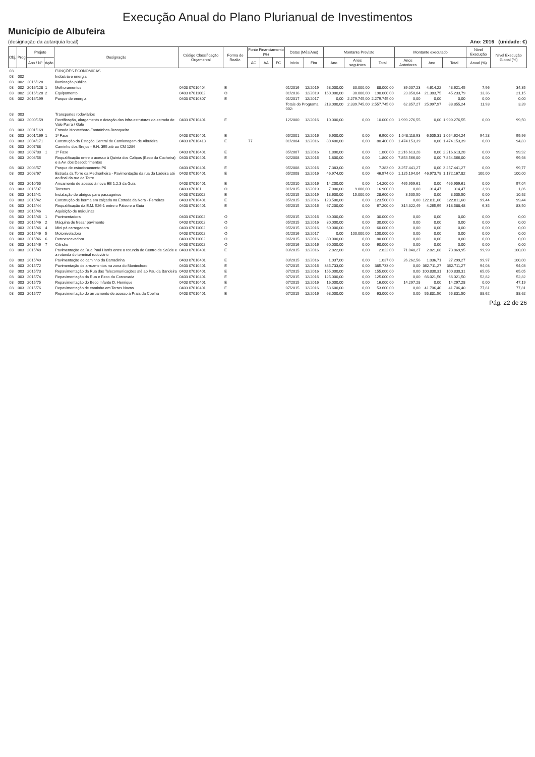Execução Anual do Plano Plurianual de Investimentos
Município de Albufeira
(designação da autarquia local) Ano: 2016 (unidade: €)
| Obj. | Prog | Projeto | | Designação | Código Classificação Orçamental | Forma de Realiz. | Fonte Financiamento (%) | | | Datas (Mês/Ano) | | Montante Previsto | | | Montante executado | | | Nível Execução | Nível Execução Global (%) |
| --- | --- | --- | --- | --- | --- | --- | --- | --- | --- | --- | --- | --- | --- | --- | --- | --- | --- | --- | --- |
| | | Ano / Nº | Ação | | | | AC | AA | FC | Início | Fim | Ano | Anos seguintes | Total | Anos Anteriores | Ano | Total | Anual (%) | |
| 03 | | | | FUNÇÕES ECONÓMICAS | | | | | | | | | | | | | | | |
| 03 | 002 | | | Indústria e energia | | | | | | | | | | | | | | | |
| 03 | 002 | 2016/128 | | Iluminação pública | | | | | | | | | | | | | | | |
| 03 | 002 | 2016/128 | 1 | Melhoramentos | 0403 07010404 | E | | | | 01/2016 | 12/2019 | 58.000,00 | 30.000,00 | 88.000,00 | 39.007,23 | 4.614,22 | 43.621,45 | 7,96 | 34,35 |
| 03 | 002 | 2016/128 | 2 | Equipamento | 0403 07011002 | O | | | | 01/2016 | 12/2019 | 160.000,00 | 30.000,00 | 190.000,00 | 23.850,04 | 21.383,75 | 45.233,79 | 13,36 | 21,15 |
| 03 | 002 | 2016/199 | | Parque de energia | 0403 07010307 | E | | | | 01/2017 | 12/2017 | 0,00 | 2.279.745,00 | 2.279.745,00 | 0,00 | 0,00 | 0,00 | 0,00 | 0,00 |
| | | | | | | | | | | Totais do Programa 002: | | 218.000,00 | 2.339.745,00 | 2.557.745,00 | 62.857,27 | 25.997,97 | 88.855,24 | 11,93 | 3,39 |
| 03 | 003 | | | Transportes rodoviários | | | | | | | | | | | | | | | |
| 03 | 003 | 2000/159 | | Rectificação, alargamento e dotação das infra-estruturas da estrada de Vale Parra / Galé | 0403 07010401 | E | | | | 12/2000 | 12/2016 | 10.000,00 | 0,00 | 10.000,00 | 1.999.276,55 | 0,00 | 1.999.276,55 | 0,00 | 99,50 |
| 03 | 003 | 2001/169 | | Estrada Montechoro-Fontaínhas-Branqueira | | | | | | | | | | | | | | | |
| 03 | 003 | 2001/169 | 1 | 1ª Fase | 0403 07010401 | E | | | | 05/2001 | 12/2016 | 6.900,00 | 0,00 | 6.900,00 | 1.048.118,93 | 6.505,31 | 1.054.624,24 | 94,28 | 99,96 |
| 03 | 003 | 2004/171 | | Construção da Estação Central de Camionagem de Albufeira | 0403 07010413 | E | 77 | | | 01/2004 | 12/2016 | 80.400,00 | 0,00 | 80.400,00 | 1.474.153,39 | 0,00 | 1.474.153,39 | 0,00 | 94,83 |
| 03 | 003 | 2007/88 | | Caminho dos Brejos - E.N. 395 até ao CM 1286 | | | | | | | | | | | | | | | |
| 03 | 003 | 2007/88 | 1 | 1ª Fase | 0403 07010401 | E | | | | 05/2007 | 12/2016 | 1.800,00 | 0,00 | 1.800,00 | 2.216.613,28 | 0,00 | 2.216.613,28 | 0,00 | 99,92 |
| 03 | 003 | 2008/56 | | Requalificação entre o acesso à Quinta dos Caliços (Beco da Cocheira) e a Av. dos Descobrimentos | 0403 07010401 | E | | | | 02/2008 | 12/2016 | 1.800,00 | 0,00 | 1.800,00 | 7.854.566,00 | 0,00 | 7.854.566,00 | 0,00 | 99,98 |
| 03 | 003 | 2008/57 | | Parque de estacionamento P6 | 0403 07010401 | E | | | | 05/2008 | 12/2016 | 7.383,00 | 0,00 | 7.383,00 | 3.257.441,27 | 0,00 | 3.257.441,27 | 0,00 | 99,77 |
| 03 | 003 | 2008/67 | | Estrada da Torre da Medronheira - Pavimentação da rua da Ladeira até ao final da rua da Torre | 0403 07010401 | E | | | | 05/2008 | 12/2016 | 46.974,00 | 0,00 | 46.974,00 | 1.125.194,04 | 46.973,78 | 1.172.167,82 | 100,00 | 100,00 |
| 03 | 003 | 2010/55 | | Arruamento de acesso à nova EB 1,2,3 da Guia | 0403 07010401 | E | | | | 01/2010 | 12/2016 | 14.200,00 | 0,00 | 14.200,00 | 465.959,61 | 0,00 | 465.959,61 | 0,00 | 97,04 |
| 03 | 003 | 2015/37 | | Terrenos | 0403 070101 | O | | | | 01/2015 | 12/2019 | 7.900,00 | 9.000,00 | 16.900,00 | 0,00 | 314,47 | 314,47 | 3,98 | 1,86 |
| 03 | 003 | 2015/41 | | Instalação de abrigos para passageiros | 0403 07011002 | E | | | | 01/2015 | 12/2019 | 13.600,00 | 15.000,00 | 28.600,00 | 3.505,50 | 0,00 | 3.505,50 | 0,00 | 10,92 |
| 03 | 003 | 2015/42 | | Construção de berma em calçada na Estrada da Nora - Ferreiras | 0403 07010401 | E | | | | 05/2015 | 12/2016 | 123.500,00 | 0,00 | 123.500,00 | 0,00 | 122.811,60 | 122.811,60 | 99,44 | 99,44 |
| 03 | 003 | 2015/44 | | Requalificação da E.M. 526-1 entre o Páteo e a Guia | 0403 07010401 | E | | | | 05/2015 | 12/2016 | 67.200,00 | 0,00 | 67.200,00 | 314.322,49 | 4.265,99 | 318.588,48 | 6,35 | 83,50 |
| 03 | 003 | 2015/46 | | Aquisição de máquinas | | | | | | | | | | | | | | | |
| 03 | 003 | 2015/46 | 1 | Pavimentadora | 0403 07011002 | O | | | | 05/2015 | 12/2016 | 30.000,00 | 0,00 | 30.000,00 | 0,00 | 0,00 | 0,00 | 0,00 | 0,00 |
| 03 | 003 | 2015/46 | 2 | Máquina de fresar pavimento | 0403 07011002 | O | | | | 05/2015 | 12/2016 | 30.000,00 | 0,00 | 30.000,00 | 0,00 | 0,00 | 0,00 | 0,00 | 0,00 |
| 03 | 003 | 2015/46 | 4 | Mini pá carregadora | 0403 07011002 | O | | | | 05/2015 | 12/2016 | 60.000,00 | 0,00 | 60.000,00 | 0,00 | 0,00 | 0,00 | 0,00 | 0,00 |
| 03 | 003 | 2015/46 | 5 | Motoniveladora | 0403 07011002 | O | | | | 01/2016 | 12/2017 | 0,00 | 100.000,00 | 100.000,00 | 0,00 | 0,00 | 0,00 | 0,00 | 0,00 |
| 03 | 003 | 2015/46 | 6 | Retroescavadora | 0403 07011002 | O | | | | 06/2015 | 12/2016 | 80.000,00 | 0,00 | 80.000,00 | 0,00 | 0,00 | 0,00 | 0,00 | 0,00 |
| 03 | 003 | 2015/46 | 7 | Cilindro | 0403 07011002 | O | | | | 05/2016 | 12/2016 | 60.000,00 | 0,00 | 60.000,00 | 0,00 | 0,00 | 0,00 | 0,00 | 0,00 |
| 03 | 003 | 2015/48 | | Pavimentação da Rua Paul Harris entre a rotunda do Centro de Saúde e a rotunda do terminal rodoviário | 0403 07010401 | E | | | | 03/2015 | 12/2016 | 2.822,00 | 0,00 | 2.822,00 | 71.048,27 | 2.821,68 | 73.869,95 | 99,99 | 100,00 |
| 03 | 003 | 2015/49 | | Pavimentação do caminho da Barradinha | 0403 07010401 | E | | | | 03/2015 | 12/2016 | 1.037,00 | 0,00 | 1.037,00 | 26.262,56 | 1.036,71 | 27.299,27 | 99,97 | 100,00 |
| 03 | 003 | 2015/72 | | Pavimentação de arruamentos na zona do Montechoro | 0403 07010401 | E | | | | 07/2015 | 12/2016 | 385.733,00 | 0,00 | 385.733,00 | 0,00 | 362.711,27 | 362.711,27 | 94,03 | 94,03 |
| 03 | 003 | 2015/73 | | Repavimentação da Rua das Telecomunicações até ao Pau da Bandeira | 0403 07010401 | E | | | | 07/2015 | 12/2016 | 155.000,00 | 0,00 | 155.000,00 | 0,00 | 100.830,31 | 100.830,31 | 65,05 | 65,05 |
| 03 | 003 | 2015/74 | | Repavimentação da Rua e Beco da Corcovada | 0403 07010401 | E | | | | 07/2015 | 12/2016 | 125.000,00 | 0,00 | 125.000,00 | 0,00 | 66.021,50 | 66.021,50 | 52,82 | 52,82 |
| 03 | 003 | 2015/75 | | Repavimentação do Beco Infante D. Henrique | 0403 07010401 | E | | | | 07/2015 | 12/2016 | 16.000,00 | 0,00 | 16.000,00 | 14.297,28 | 0,00 | 14.297,28 | 0,00 | 47,19 |
| 03 | 003 | 2015/76 | | Repavimentação de caminho em Terras Novas | 0403 07010401 | E | | | | 07/2015 | 12/2016 | 53.600,00 | 0,00 | 53.600,00 | 0,00 | 41.706,40 | 41.706,40 | 77,81 | 77,81 |
| 03 | 003 | 2015/77 | | Repavimentação do arruamento de acesso à Praia da Coelha | 0403 07010401 | E | | | | 07/2015 | 12/2016 | 63.000,00 | 0,00 | 63.000,00 | 0,00 | 55.831,50 | 55.831,50 | 88,62 | 88,62 |
Pág. 22 de 26